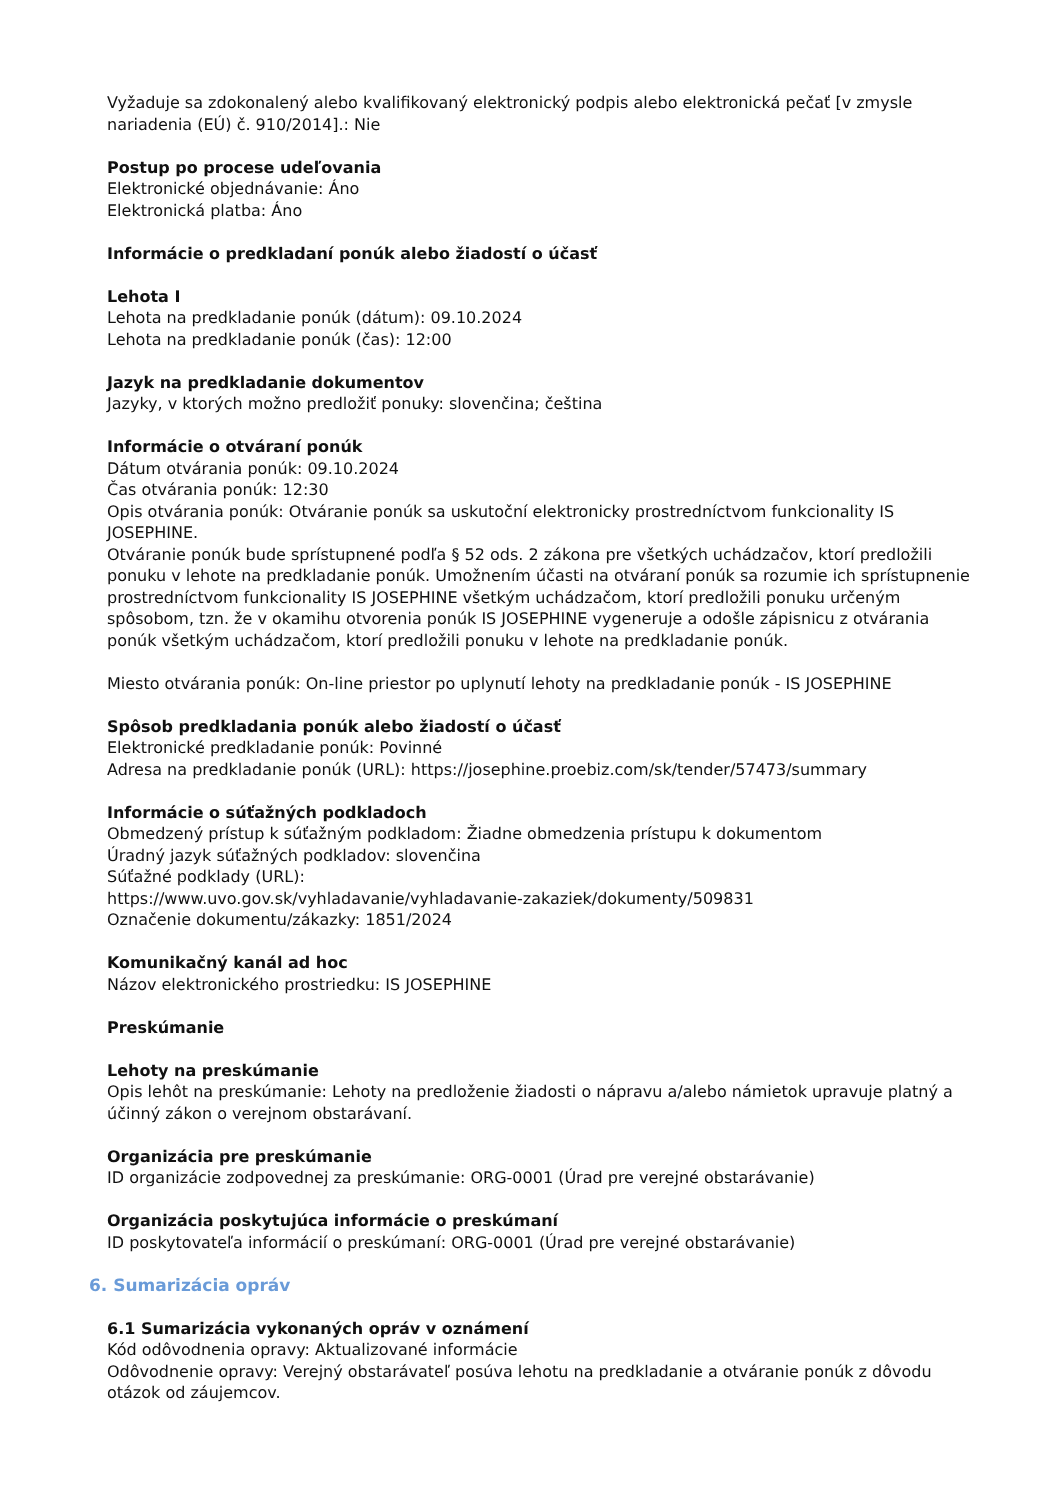Vyžaduje sa zdokonalený alebo kvalifikovaný elektronický podpis alebo elektronická pečať [v zmysle nariadenia (EÚ) č. 910/2014].: Nie
Postup po procese udeľovania
Elektronické objednávanie: Áno
Elektronická platba: Áno
Informácie o predkladaní ponúk alebo žiadostí o účasť
Lehota I
Lehota na predkladanie ponúk (dátum): 09.10.2024
Lehota na predkladanie ponúk (čas): 12:00
Jazyk na predkladanie dokumentov
Jazyky, v ktorých možno predložiť ponuky: slovenčina; čeština
Informácie o otváraní ponúk
Dátum otvárania ponúk: 09.10.2024
Čas otvárania ponúk: 12:30
Opis otvárania ponúk: Otváranie ponúk sa uskutoční elektronicky prostredníctvom funkcionality IS JOSEPHINE.
Otváranie ponúk bude sprístupnené podľa § 52 ods. 2 zákona pre všetkých uchádzačov, ktorí predložili ponuku v lehote na predkladanie ponúk. Umožnením účasti na otváraní ponúk sa rozumie ich sprístupnenie prostredníctvom funkcionality IS JOSEPHINE všetkým uchádzačom, ktorí predložili ponuku určeným spôsobom, tzn. že v okamihu otvorenia ponúk IS JOSEPHINE vygeneruje a odošle zápisnicu z otvárania
ponúk všetkým uchádzačom, ktorí predložili ponuku v lehote na predkladanie ponúk.
Miesto otvárania ponúk: On-line priestor po uplynutí lehoty na predkladanie ponúk - IS JOSEPHINE
Spôsob predkladania ponúk alebo žiadostí o účasť
Elektronické predkladanie ponúk: Povinné
Adresa na predkladanie ponúk (URL): https://josephine.proebiz.com/sk/tender/57473/summary
Informácie o súťažných podkladoch
Obmedzený prístup k súťažným podkladom: Žiadne obmedzenia prístupu k dokumentom
Úradný jazyk súťažných podkladov: slovenčina
Súťažné podklady (URL):
https://www.uvo.gov.sk/vyhladavanie/vyhladavanie-zakaziek/dokumenty/509831
Označenie dokumentu/zákazky: 1851/2024
Komunikačný kanál ad hoc
Názov elektronického prostriedku: IS JOSEPHINE
Preskúmanie
Lehoty na preskúmanie
Opis lehôt na preskúmanie: Lehoty na predloženie žiadosti o nápravu a/alebo námietok upravuje platný a účinný zákon o verejnom obstarávaní.
Organizácia pre preskúmanie
ID organizácie zodpovednej za preskúmanie: ORG-0001 (Úrad pre verejné obstarávanie)
Organizácia poskytujúca informácie o preskúmaní
ID poskytovateľa informácií o preskúmaní: ORG-0001 (Úrad pre verejné obstarávanie)
6. Sumarizácia opráv
6.1 Sumarizácia vykonaných opráv v oznámení
Kód odôvodnenia opravy: Aktualizované informácie
Odôvodnenie opravy: Verejný obstarávateľ posúva lehotu na predkladanie a otváranie ponúk z dôvodu otázok od záujemcov.